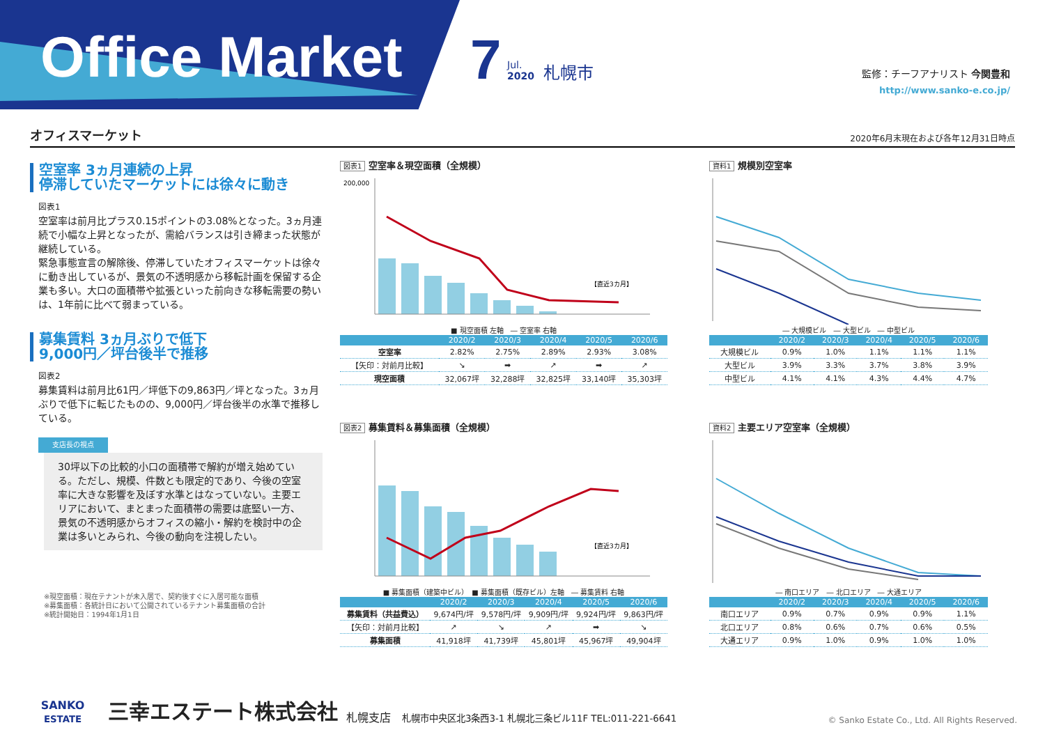Office Market 7
Jul.
2020
札幌市 監修：チーフアナリスト 今関豊和
http://www.sanko-e.co.jp/
オフィスマーケット 2020年6月末現在および各年12月31日時点
空室率 3ヵ月連続の上昇
停滞していたマーケットには徐々に動き
図表1
空室率は前月比プラス0.15ポイントの3.08%となった。3ヵ月連続で小幅な上昇となったが、需給バランスは引き締まった状態が継続している。
緊急事態宣言の解除後、停滞していたオフィスマーケットは徐々に動き出しているが、景気の不透明感から移転計画を保留する企業も多い。大口の面積帯や拡張といった前向きな移転需要の勢いは、1年前に比べて弱まっている。
募集賃料 3ヵ月ぶりで低下
9,000円／坪台後半で推移
図表2
募集賃料は前月比61円／坪低下の9,863円／坪となった。3ヵ月ぶりで低下に転じたものの、9,000円／坪台後半の水準で推移している。
支店長の視点
30坪以下の比較的小口の面積帯で解約が増え始めている。ただし、規模、件数とも限定的であり、今後の空室率に大きな影響を及ぼす水準とはなっていない。主要エリアにおいて、まとまった面積帯の需要は底堅い一方、景気の不透明感からオフィスの縮小・解約を検討中の企業は多いとみられ、今後の動向を注視したい。
※現空面積：現在テナントが未入居で、契約後すぐに入居可能な面積
※募集面積：各統計日において公開されているテナント募集面積の合計
※統計開始日：1994年1月1日
図表1 空室率＆現空面積（全規模）
200,000
【直近3カ月】
■ 現空面積 左軸　― 空室率 右軸
| | 2020/2 | 2020/3 | 2020/4 | 2020/5 | 2020/6 |
| --- | --- | --- | --- | --- | --- |
| 空室率 | 2.82% | 2.75% | 2.89% | 2.93% | 3.08% |
| 【矢印：対前月比較】 | ↘ | ➡ | ↗ | ➡ | ↗ |
| 現空面積 | 32,067坪 | 32,288坪 | 32,825坪 | 33,140坪 | 35,303坪 |
図表2 募集賃料＆募集面積（全規模）
【直近3カ月】
■ 募集面積（建築中ビル）　■ 募集面積（既存ビル）左軸　― 募集賃料 右軸
| | 2020/2 | 2020/3 | 2020/4 | 2020/5 | 2020/6 |
| --- | --- | --- | --- | --- | --- |
| 募集賃料（共益費込） | 9,674円/坪 | 9,578円/坪 | 9,909円/坪 | 9,924円/坪 | 9,863円/坪 |
| 【矢印：対前月比較】 | ↗ | ↘ | ↗ | ➡ | ↘ |
| 募集面積 | 41,918坪 | 41,739坪 | 45,801坪 | 45,967坪 | 49,904坪 |
資料1 規模別空室率
― 大規模ビル　― 大型ビル　― 中型ビル
| | 2020/2 | 2020/3 | 2020/4 | 2020/5 | 2020/6 |
| --- | --- | --- | --- | --- | --- |
| 大規模ビル | 0.9% | 1.0% | 1.1% | 1.1% | 1.1% |
| 大型ビル | 3.9% | 3.3% | 3.7% | 3.8% | 3.9% |
| 中型ビル | 4.1% | 4.1% | 4.3% | 4.4% | 4.7% |
資料2 主要エリア空室率（全規模）
― 南口エリア　― 北口エリア　― 大通エリア
| | 2020/2 | 2020/3 | 2020/4 | 2020/5 | 2020/6 |
| --- | --- | --- | --- | --- | --- |
| 南口エリア | 0.9% | 0.7% | 0.9% | 0.9% | 1.1% |
| 北口エリア | 0.8% | 0.6% | 0.7% | 0.6% | 0.5% |
| 大通エリア | 0.9% | 1.0% | 0.9% | 1.0% | 1.0% |
SANKO
ESTATE
三幸エステート株式会社
札幌支店　札幌市中央区北3条西3-1 札幌北三条ビル11F TEL:011-221-6641
© Sanko Estate Co., Ltd. All Rights Reserved.